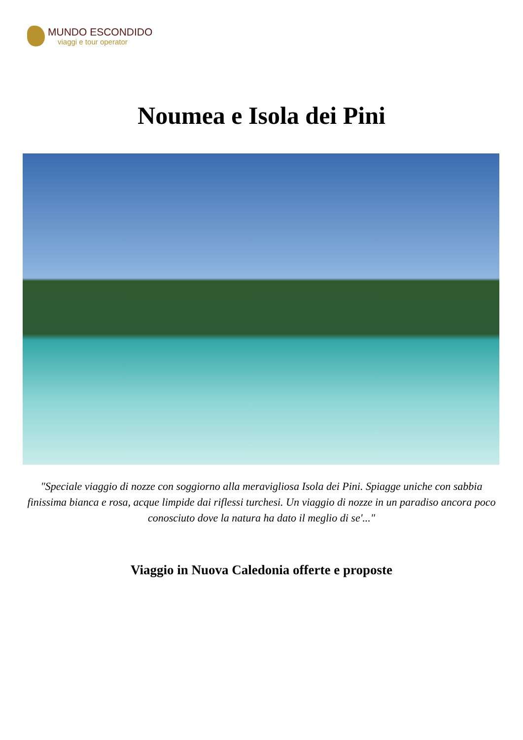MUNDO ESCONDIDO
viaggi e tour operator
Noumea e Isola dei Pini
"Speciale viaggio di nozze con soggiorno alla meravigliosa Isola dei Pini. Spiagge uniche con sabbia finissima bianca e rosa, acque limpide dai riflessi turchesi. Un viaggio di nozze in un paradiso ancora poco conosciuto dove la natura ha dato il meglio di se'..."
Viaggio in Nuova Caledonia offerte e proposte